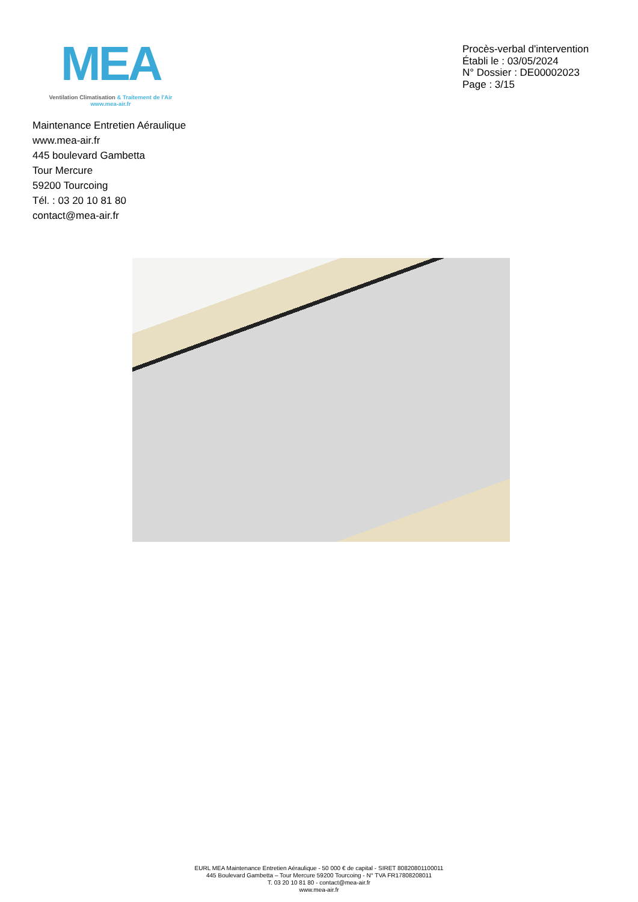MEA
Ventilation Climatisation & Traitement de l'Air
www.mea-air.fr
Procès-verbal d'intervention
Établi le : 03/05/2024
N° Dossier : DE00002023
Page : 3/15
Maintenance Entretien Aéraulique
www.mea-air.fr
445 boulevard Gambetta
Tour Mercure
59200 Tourcoing
Tél. : 03 20 10 81 80
contact@mea-air.fr
EURL MEA Maintenance Entretien Aéraulique - 50 000 € de capital - SIRET 80820801100011
445 Boulevard Gambetta – Tour Mercure 59200 Tourcoing - N° TVA FR17808208011
T. 03 20 10 81 80 - contact@mea-air.fr
www.mea-air.fr